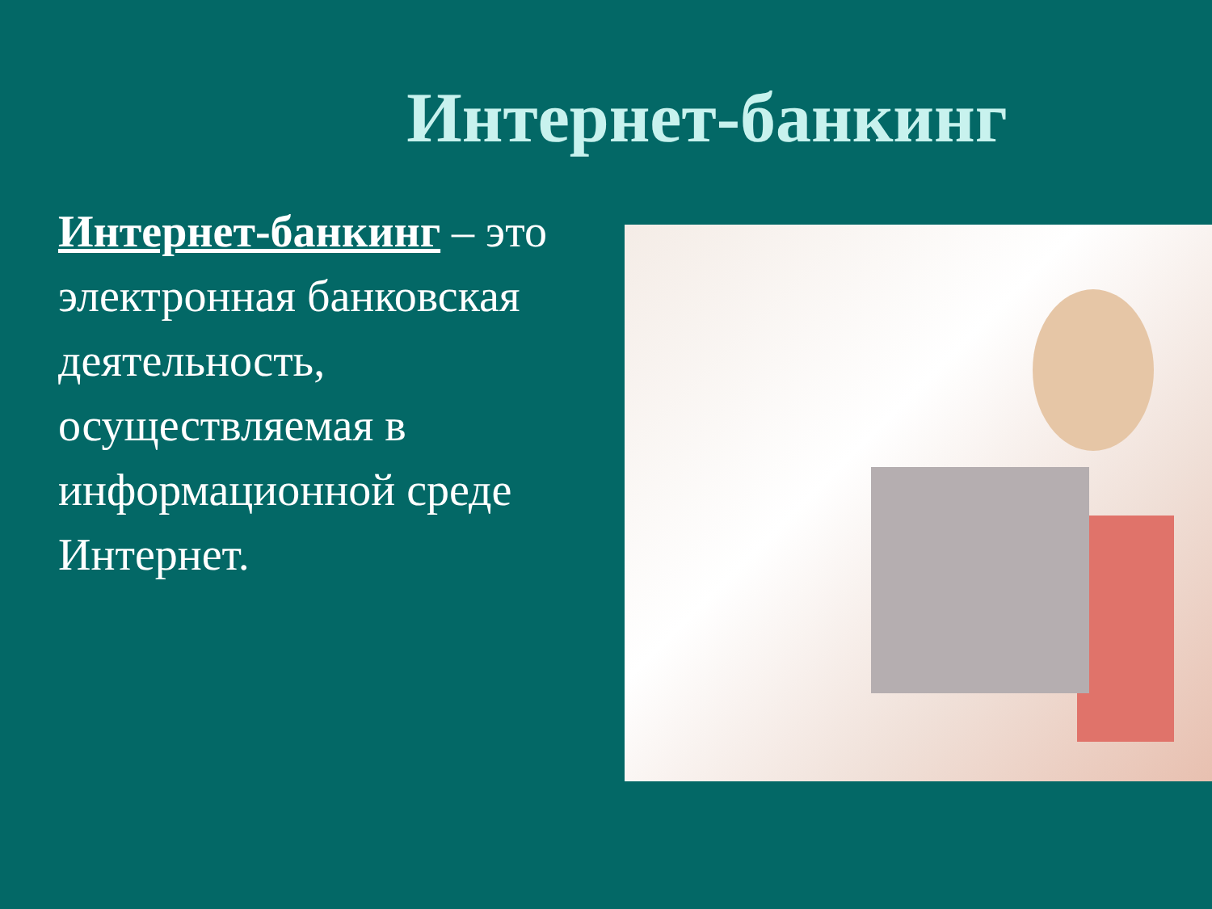Интернет-банкинг
Интернет-банкинг – это электронная банковская деятельность, осуществляемая в информационной среде Интернет.